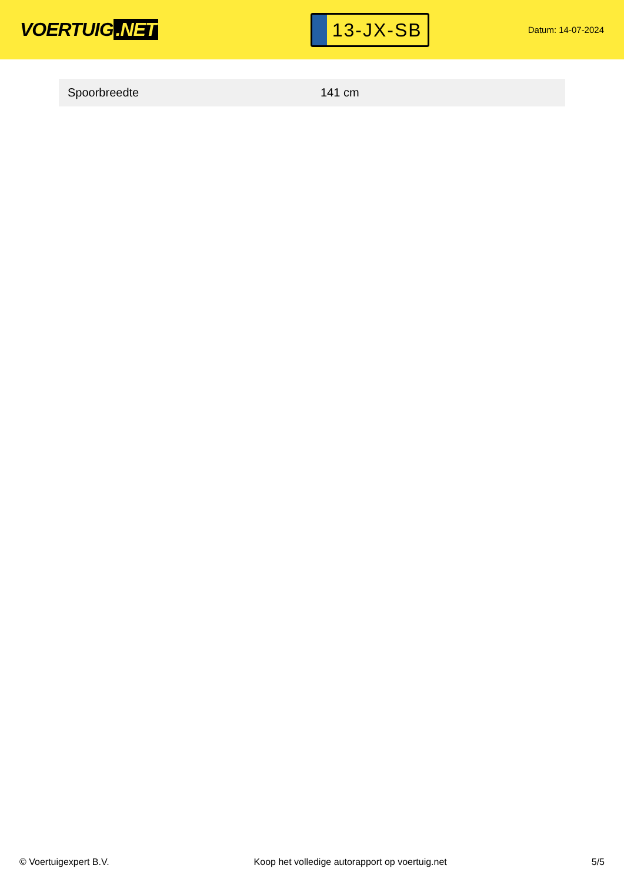VOERTUIG.NET
13-JX-SB
Datum: 14-07-2024
| Spoorbreedte | 141 cm |
© Voertuigexpert B.V. Koop het volledige autorapport op voertuig.net 5/5